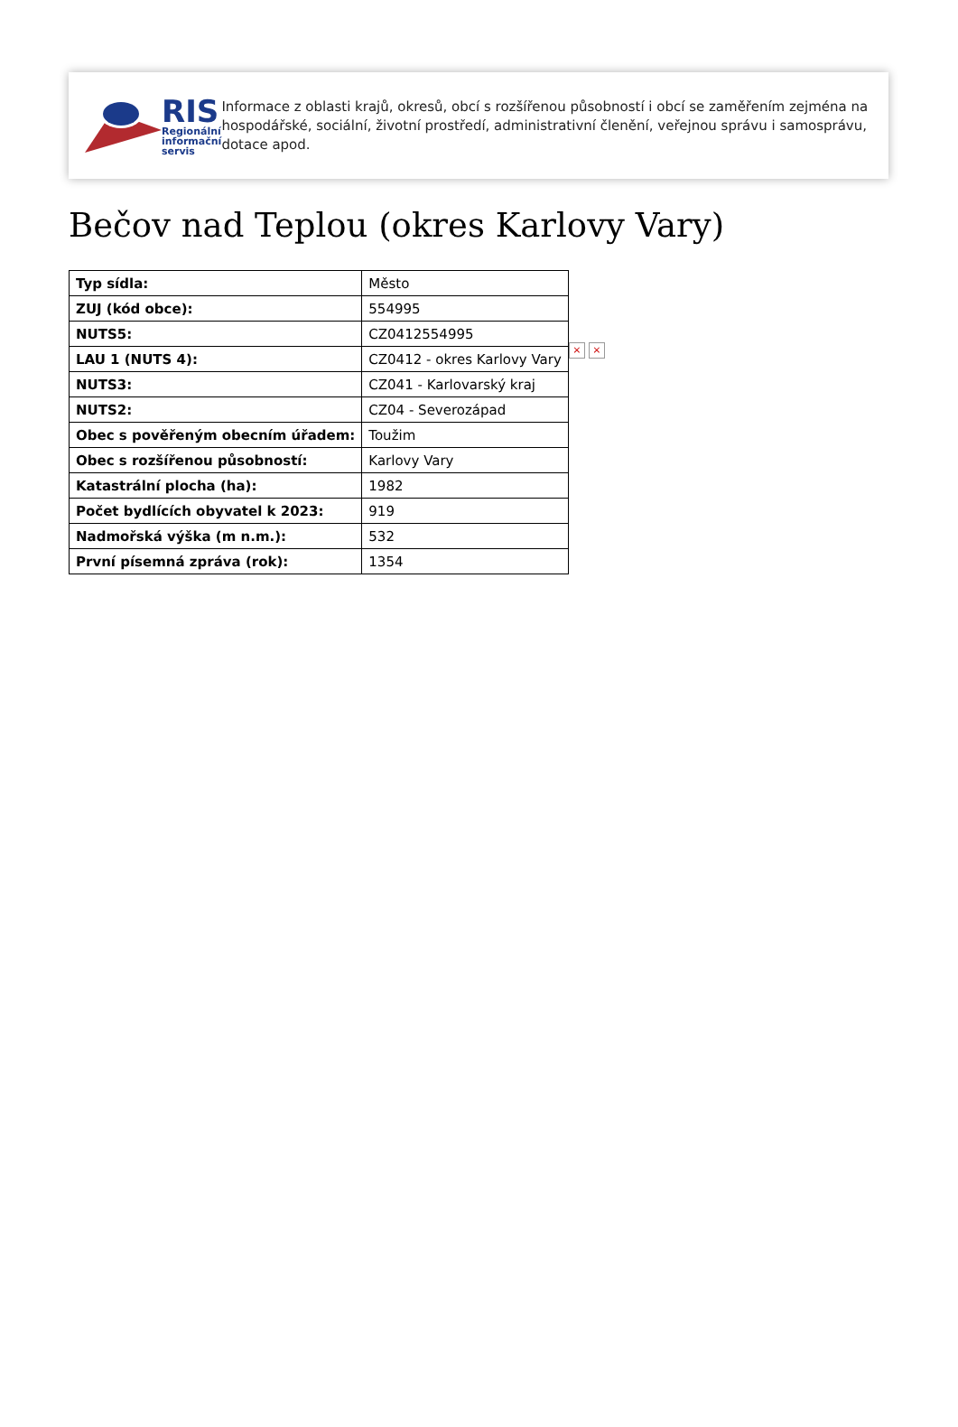RIS
Regionální
informační
servis
Informace z oblasti krajů, okresů, obcí s rozšířenou působností i obcí se zaměřením zejména na hospodářské, sociální, životní prostředí, administrativní členění, veřejnou správu i samosprávu, dotace apod.
Bečov nad Teplou (okres Karlovy Vary)
| Typ sídla: | Město |
| ZUJ (kód obce): | 554995 |
| NUTS5: | CZ0412554995 |
| LAU 1 (NUTS 4): | CZ0412 - okres Karlovy Vary |
| NUTS3: | CZ041 - Karlovarský kraj |
| NUTS2: | CZ04 - Severozápad |
| Obec s pověřeným obecním úřadem: | Toužim |
| Obec s rozšířenou působností: | Karlovy Vary |
| Katastrální plocha (ha): | 1982 |
| Počet bydlících obyvatel k 2023: | 919 |
| Nadmořská výška (m n.m.): | 532 |
| První písemná zpráva (rok): | 1354 |
× ×